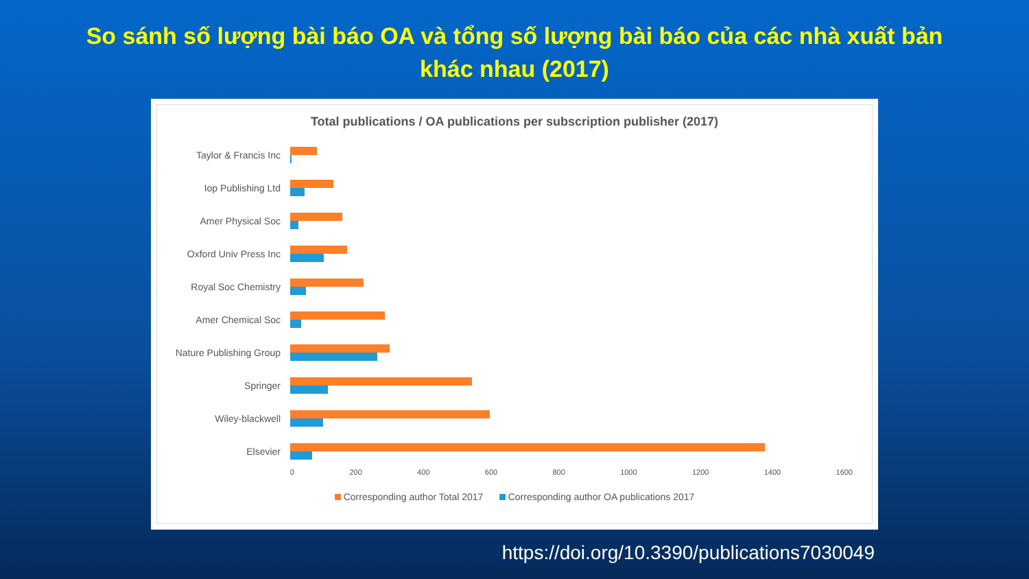So sánh số lượng bài báo OA và tổng số lượng bài báo của các nhà xuất bản khác nhau (2017)
Total publications / OA publications per subscription publisher (2017)
Taylor & Francis Inc
Iop Publishing Ltd
Amer Physical Soc
Oxford Univ Press Inc
Royal Soc Chemistry
Amer Chemical Soc
Nature Publishing Group
Springer
Wiley-blackwell
Elsevier
0 200 400 600 800 1000 1200 1400 1600
Corresponding author Total 2017 Corresponding author OA publications 2017
https://doi.org/10.3390/publications7030049